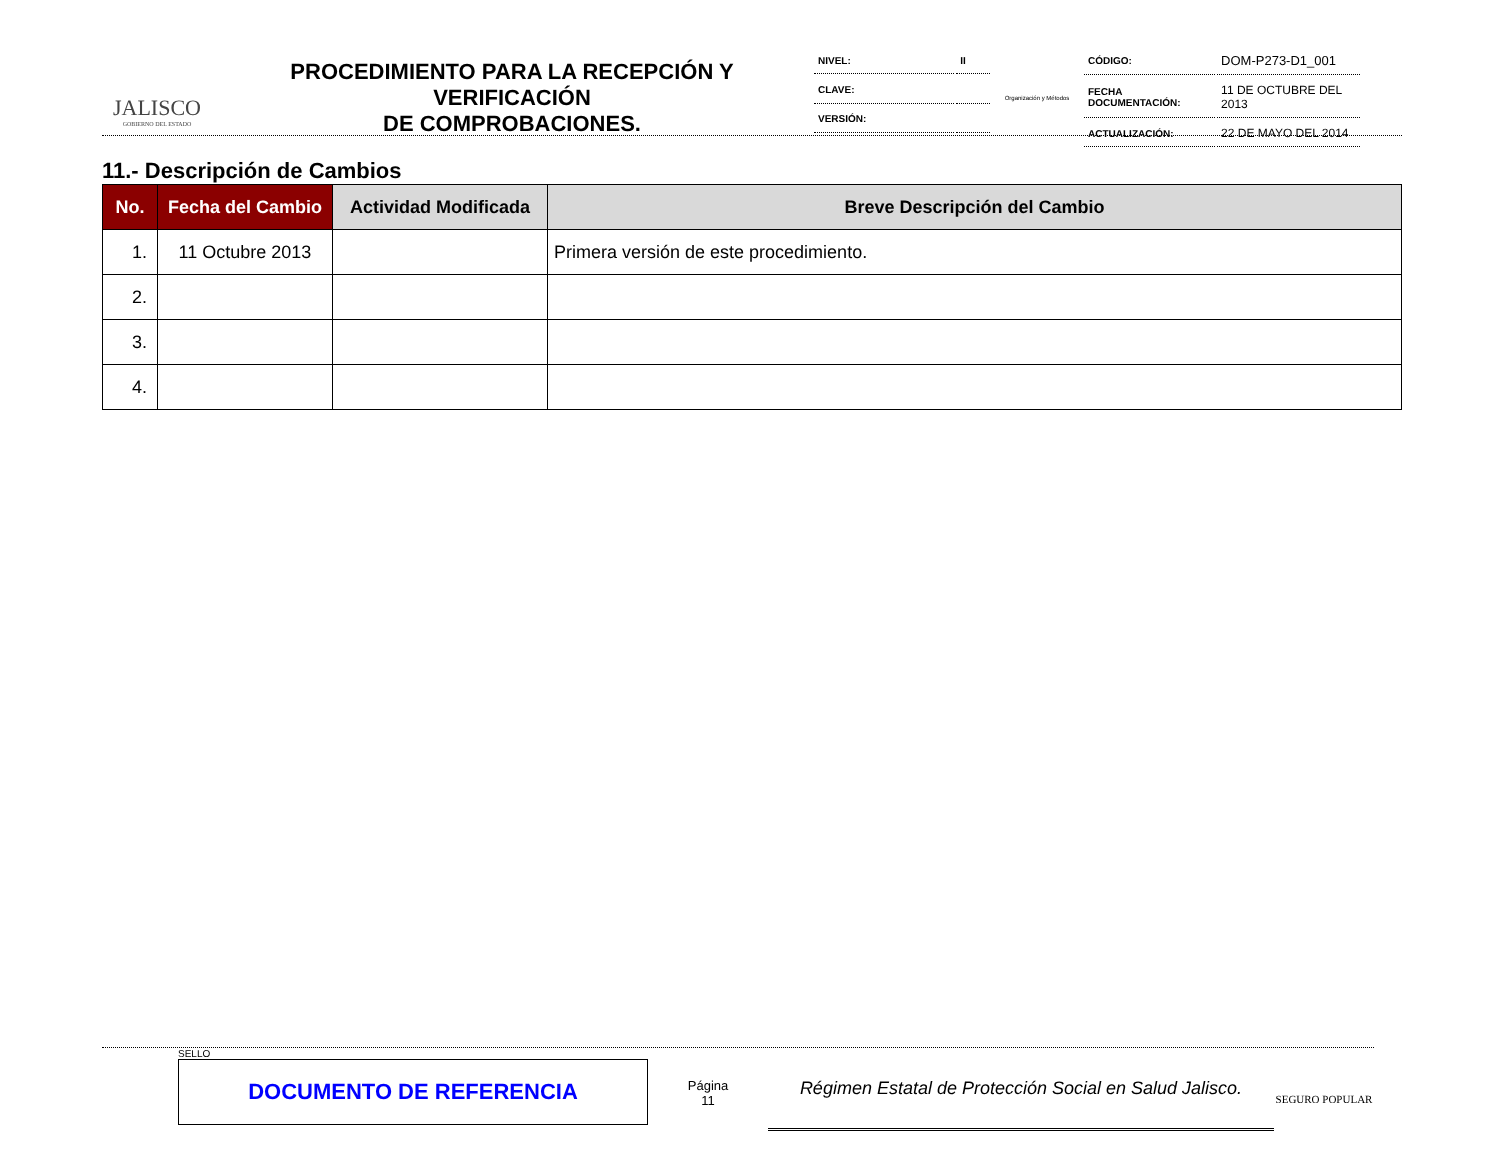JALISCO
GOBIERNO DEL ESTADO
PROCEDIMIENTO PARA LA RECEPCIÓN Y VERIFICACIÓN
DE COMPROBACIONES.
| NIVEL: | II |
| CLAVE: | |
| VERSIÓN: | |
Organización y Métodos
| CÓDIGO: | DOM-P273-D1_001 |
| FECHA DOCUMENTACIÓN: | 11 DE OCTUBRE DEL 2013 |
| ACTUALIZACIÓN: | 22 DE MAYO DEL 2014 |
11.- Descripción de Cambios
| No. | Fecha del Cambio | Actividad Modificada | Breve Descripción del Cambio |
| --- | --- | --- | --- |
| 1. | 11 Octubre 2013 | | Primera versión de este procedimiento. |
| 2. | | | |
| 3. | | | |
| 4. | | | |
SELLO
DOCUMENTO DE REFERENCIA
Página
11
Régimen Estatal de Protección Social en Salud Jalisco.
SEGURO POPULAR